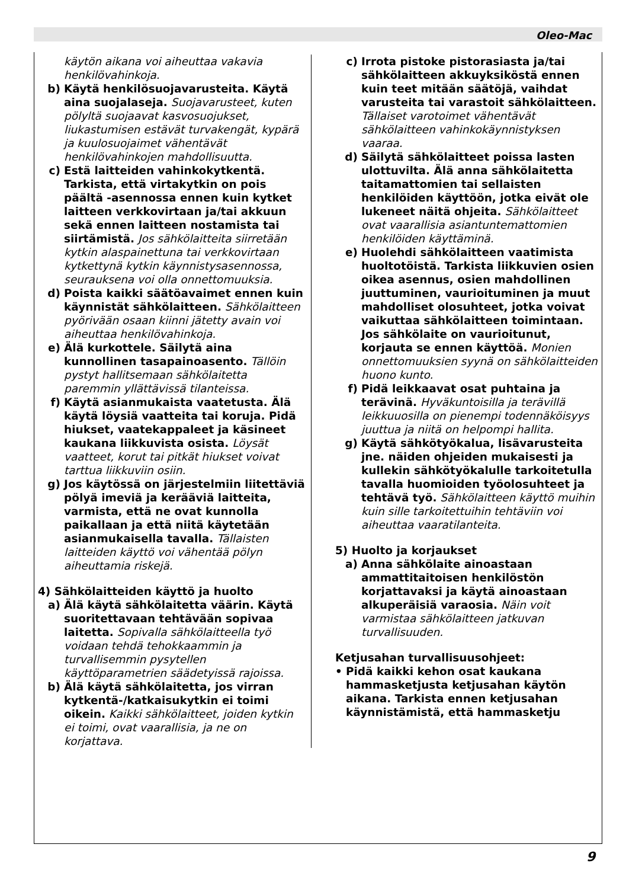Oleo-Mac
käytön aikana voi aiheuttaa vakavia henkilövahinkoja.
b) Käytä henkilösuojavarusteita. Käytä aina suojalaseja. Suojavarusteet, kuten pölyltä suojaavat kasvosuojukset, liukastumisen estävät turvakengät, kypärä ja kuulosuojaimet vähentävät henkilövahinkojen mahdollisuutta.
c) Estä laitteiden vahinkokytkentä. Tarkista, että virtakytkin on pois päältä -asennossa ennen kuin kytket laitteen verkkovirtaan ja/tai akkuun sekä ennen laitteen nostamista tai siirtämistä. Jos sähkölaitteita siirretään kytkin alaspainettuna tai verkkovirtaan kytkettynä kytkin käynnistysasennossa, seurauksena voi olla onnettomuuksia.
d) Poista kaikki säätöavaimet ennen kuin käynnistät sähkölaitteen. Sähkölaitteen pyörivään osaan kiinni jätetty avain voi aiheuttaa henkilövahinkoja.
e) Älä kurkottele. Säilytä aina kunnollinen tasapainoasento. Tällöin pystyt hallitsemaan sähkölaitetta paremmin yllättävissä tilanteissa.
f) Käytä asianmukaista vaatetusta. Älä käytä löysiä vaatteita tai koruja. Pidä hiukset, vaatekappaleet ja käsineet kaukana liikkuvista osista. Löysät vaatteet, korut tai pitkät hiukset voivat tarttua liikkuviin osiin.
g) Jos käytössä on järjestelmiin liitettäviä pölyä imeviä ja kerääviä laitteita, varmista, että ne ovat kunnolla paikallaan ja että niitä käytetään asianmukaisella tavalla. Tällaisten laitteiden käyttö voi vähentää pölyn aiheuttamia riskejä.
4) Sähkölaitteiden käyttö ja huolto
a) Älä käytä sähkölaitetta väärin. Käytä suoritettavaan tehtävään sopivaa laitetta. Sopivalla sähkölaitteella työ voidaan tehdä tehokkaammin ja turvallisemmin pysytellen käyttöparametrien säädetyissä rajoissa.
b) Älä käytä sähkölaitetta, jos virran kytkentä-/katkaisukytkin ei toimi oikein. Kaikki sähkölaitteet, joiden kytkin ei toimi, ovat vaarallisia, ja ne on korjattava.
c) Irrota pistoke pistorasiasta ja/tai sähkölaitteen akkuyksiköstä ennen kuin teet mitään säätöjä, vaihdat varusteita tai varastoit sähkölaitteen. Tällaiset varotoimet vähentävät sähkölaitteen vahinkokäynnistyksen vaaraa.
d) Säilytä sähkölaitteet poissa lasten ulottuvilta. Älä anna sähkölaitetta taitamattomien tai sellaisten henkilöiden käyttöön, jotka eivät ole lukeneet näitä ohjeita. Sähkölaitteet ovat vaarallisia asiantuntemattomien henkilöiden käyttäminä.
e) Huolehdi sähkölaitteen vaatimista huoltotöistä. Tarkista liikkuvien osien oikea asennus, osien mahdollinen juuttuminen, vaurioituminen ja muut mahdolliset olosuhteet, jotka voivat vaikuttaa sähkölaitteen toimintaan. Jos sähkölaite on vaurioitunut, korjauta se ennen käyttöä. Monien onnettomuuksien syynä on sähkölaitteiden huono kunto.
f) Pidä leikkaavat osat puhtaina ja terävinä. Hyväkuntoisilla ja terävillä leikkuuosilla on pienempi todennäköisyys juuttua ja niitä on helpompi hallita.
g) Käytä sähkötyökalua, lisävarusteita jne. näiden ohjeiden mukaisesti ja kullekin sähkötyökalulle tarkoitetulla tavalla huomioiden työolosuhteet ja tehtävä työ. Sähkölaitteen käyttö muihin kuin sille tarkoitettuihin tehtäviin voi aiheuttaa vaaratilanteita.
5) Huolto ja korjaukset
a) Anna sähkölaite ainoastaan ammattitaitoisen henkilöstön korjattavaksi ja käytä ainoastaan alkuperäisiä varaosia. Näin voit varmistaa sähkölaitteen jatkuvan turvallisuuden.
Ketjusahan turvallisuusohjeet:
• Pidä kaikki kehon osat kaukana hammasketjusta ketjusahan käytön aikana. Tarkista ennen ketjusahan käynnistämistä, että hammasketju
9